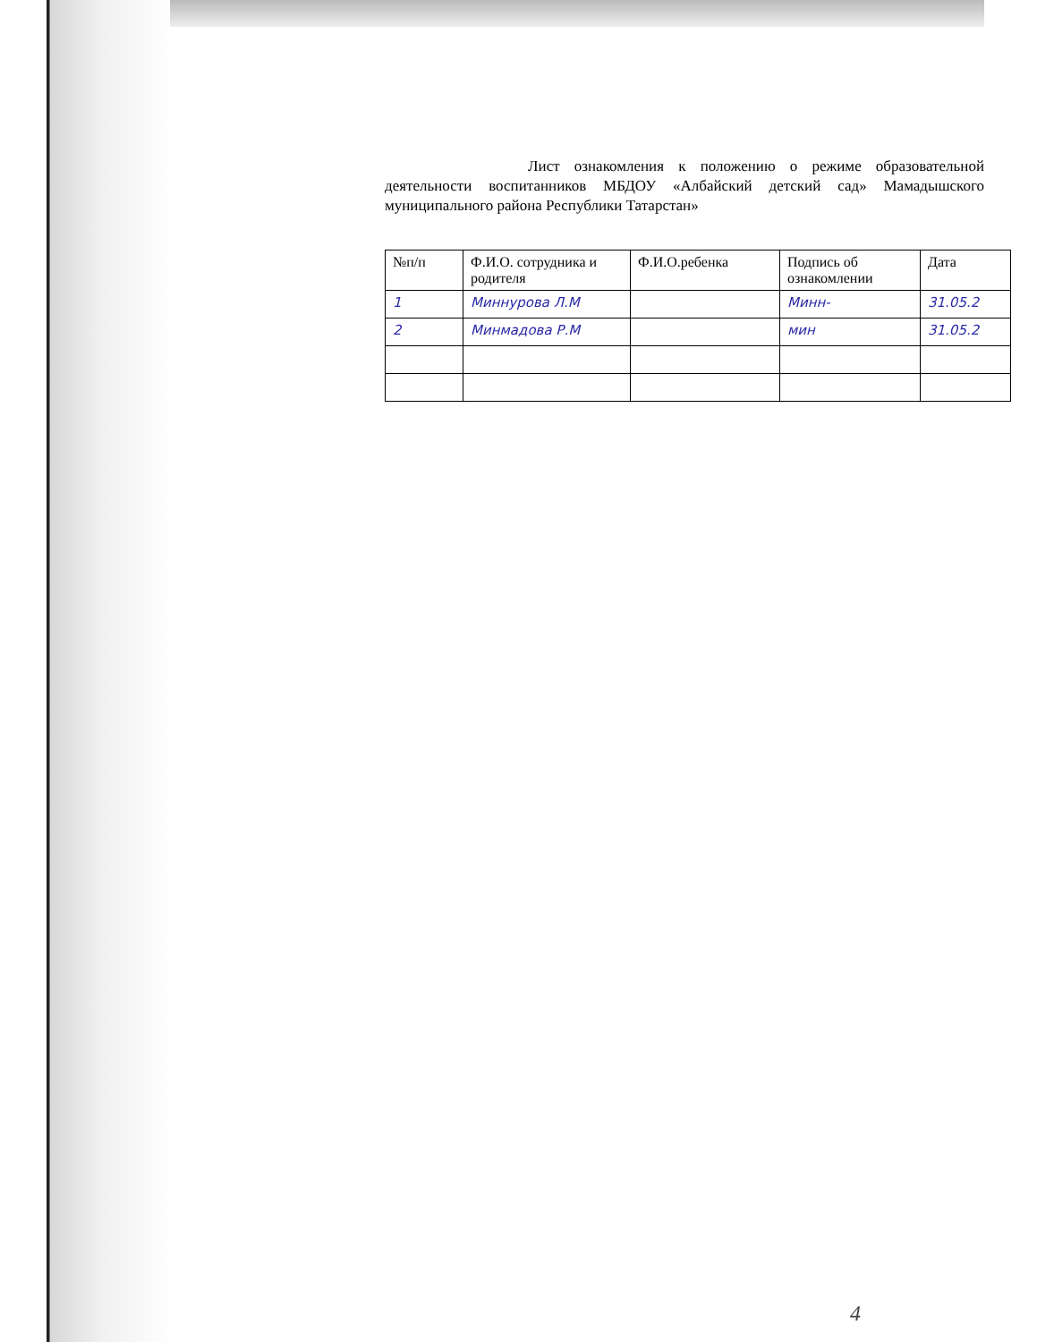Лист ознакомления к положению о режиме образовательной деятельности воспитанников МБДОУ «Албайский детский сад» Мамадышского муниципального района Республики Татарстан»
| №п/п | Ф.И.О. сотрудника и родителя | Ф.И.О.ребенка | Подпись об ознакомлении | Дата |
| --- | --- | --- | --- | --- |
| 1 | Миннурова Л.М | | Минн- | 31.05.2 |
| 2 | Минмадова Р.М | | мин | 31.05.2 |
4